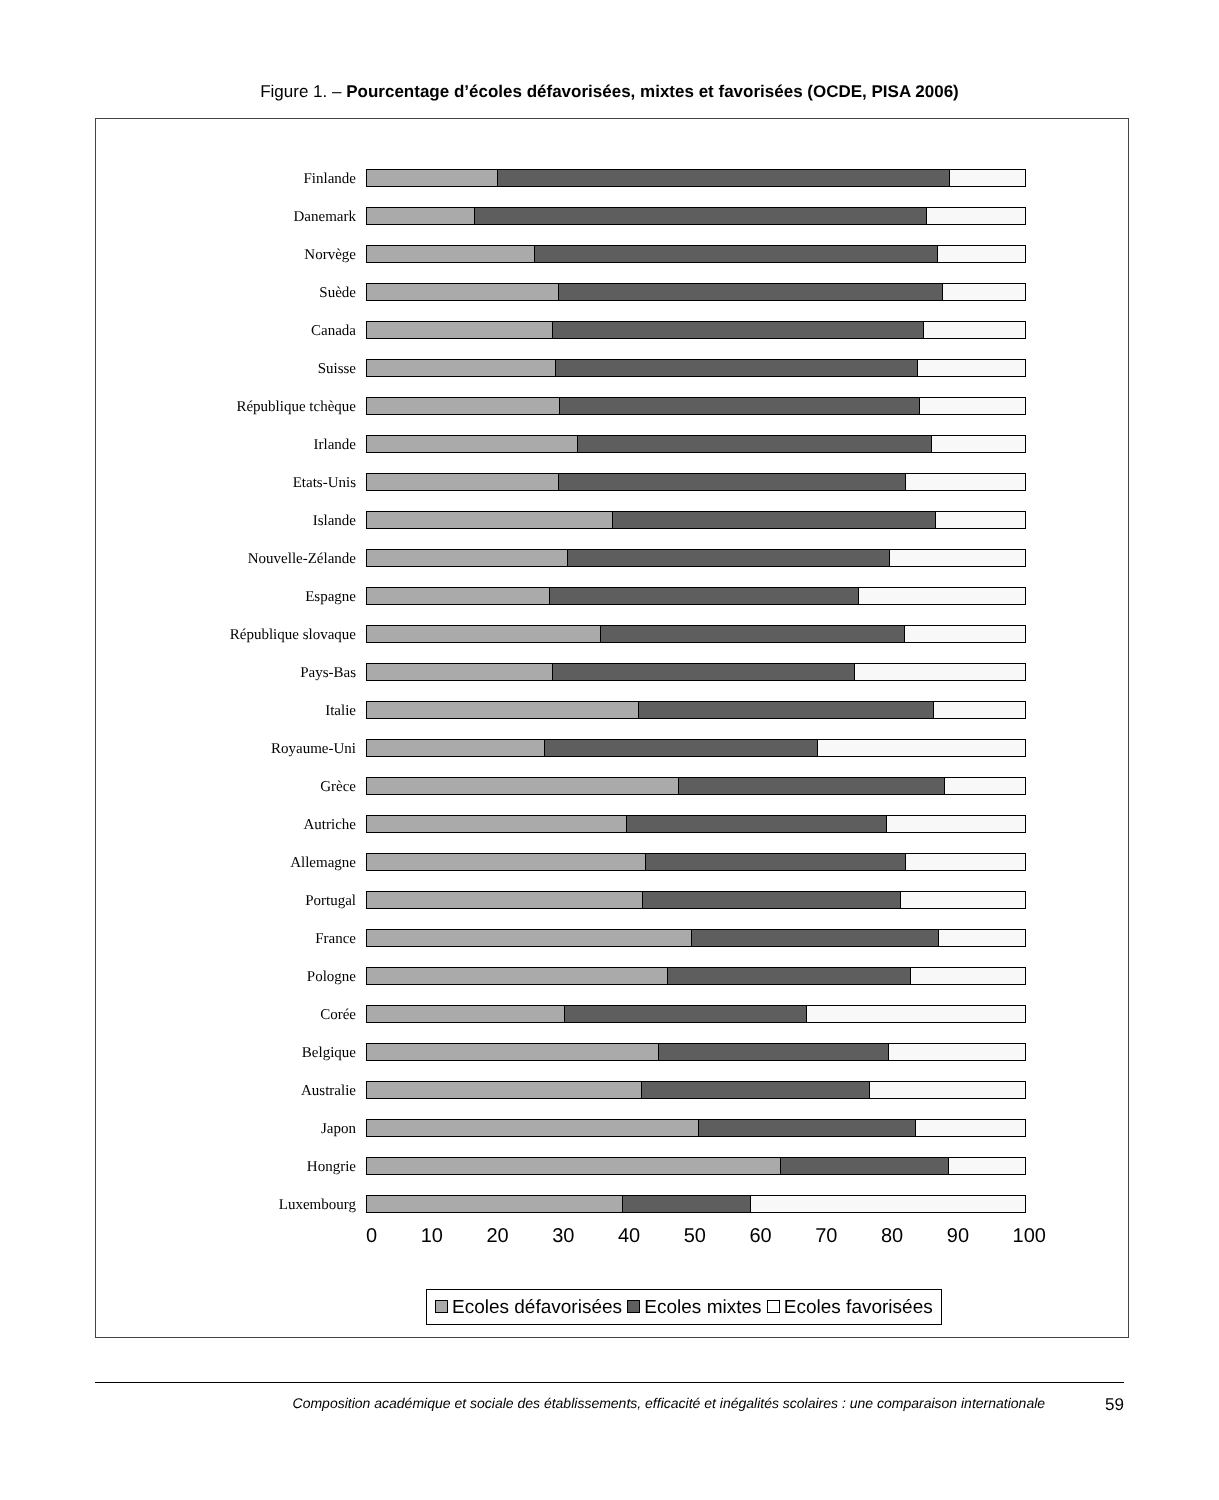Figure 1. – Pourcentage d’écoles défavorisées, mixtes et favorisées (OCDE, PISA 2006)
Finlande
Danemark
Norvège
Suède
Canada
Suisse
République tchèque
Irlande
Etats-Unis
Islande
Nouvelle-Zélande
Espagne
République slovaque
Pays-Bas
Italie
Royaume-Uni
Grèce
Autriche
Allemagne
Portugal
France
Pologne
Corée
Belgique
Australie
Japon
Hongrie
Luxembourg
0 10 20 30 40 50 60 70 80 90 100
Ecoles défavorisées Ecoles mixtes Ecoles favorisées
Composition académique et sociale des établissements, efficacité et inégalités scolaires : une comparaison internationale 59